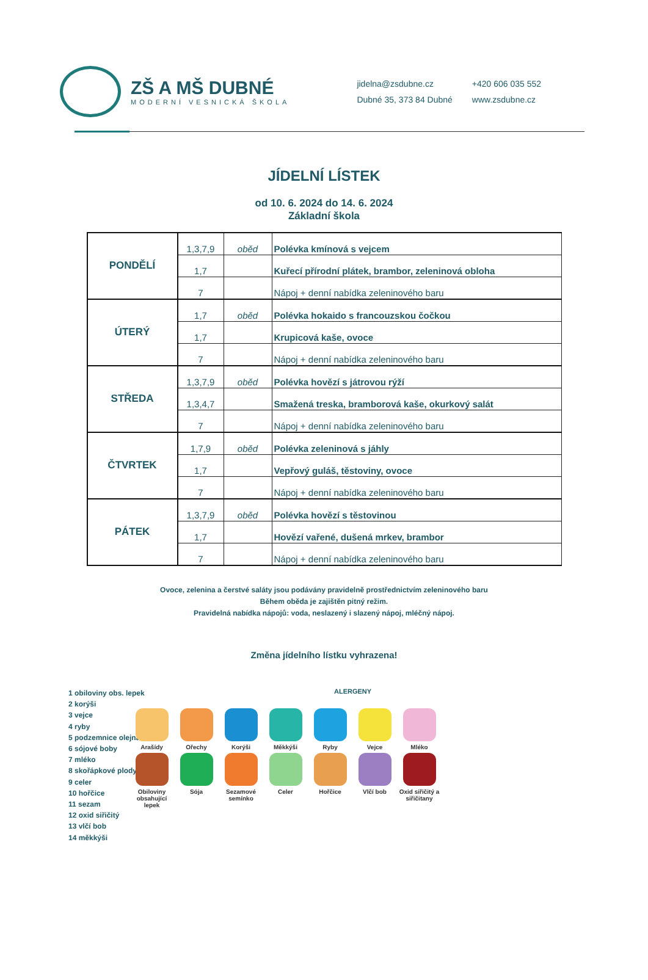ZŠ A MŠ DUBNÉ
MODERNÍ VESNICKÁ ŠKOLA
jidelna@zsdubne.cz
Dubné 35, 373 84 Dubné
+420 606 035 552
www.zsdubne.cz
JÍDELNÍ LÍSTEK
od 10. 6. 2024 do 14. 6. 2024
Základní škola
| PONDĚLÍ | 1,3,7,9 | oběd | Polévka kmínová s vejcem |
| | 1,7 | | Kuřecí přírodní plátek, brambor, zeleninová obloha |
| | 7 | | Nápoj + denní nabídka zeleninového baru |
| ÚTERÝ | 1,7 | oběd | Polévka hokaido s francouzskou čočkou |
| | 1,7 | | Krupicová kaše, ovoce |
| | 7 | | Nápoj + denní nabídka zeleninového baru |
| STŘEDA | 1,3,7,9 | oběd | Polévka hovězí s játrovou rýží |
| | 1,3,4,7 | | Smažená treska, bramborová kaše, okurkový salát |
| | 7 | | Nápoj + denní nabídka zeleninového baru |
| ČTVRTEK | 1,7,9 | oběd | Polévka zeleninová s jáhly |
| | 1,7 | | Vepřový guláš, těstoviny, ovoce |
| | 7 | | Nápoj + denní nabídka zeleninového baru |
| PÁTEK | 1,3,7,9 | oběd | Polévka hovězí s těstovinou |
| | 1,7 | | Hovězí vařené, dušená mrkev, brambor |
| | 7 | | Nápoj + denní nabídka zeleninového baru |
Ovoce, zelenina a čerstvé saláty jsou podávány pravidelně prostřednictvím zeleninového baru
Během oběda je zajištěn pitný režim.
Pravidelná nabídka nápojů: voda, neslazený i slazený nápoj, mléčný nápoj.
Změna jídelního lístku vyhrazena!
1 obiloviny obs. lepek
2 korýši
3 vejce
4 ryby
5 podzemnice olejná
6 sójové boby
7 mléko
8 skořápkové plody
9 celer
10 hořčice
11 sezam
12 oxid siřičitý
13 vlčí bob
14 měkkýši
ALERGENY
Arašídy
Ořechy
Korýši
Měkkýši
Ryby
Vejce
Mléko
Obiloviny obsahující lepek
Sója
Sezamové semínko
Celer
Hořčice
Vlčí bob
Oxid siřičitý a siřičitany